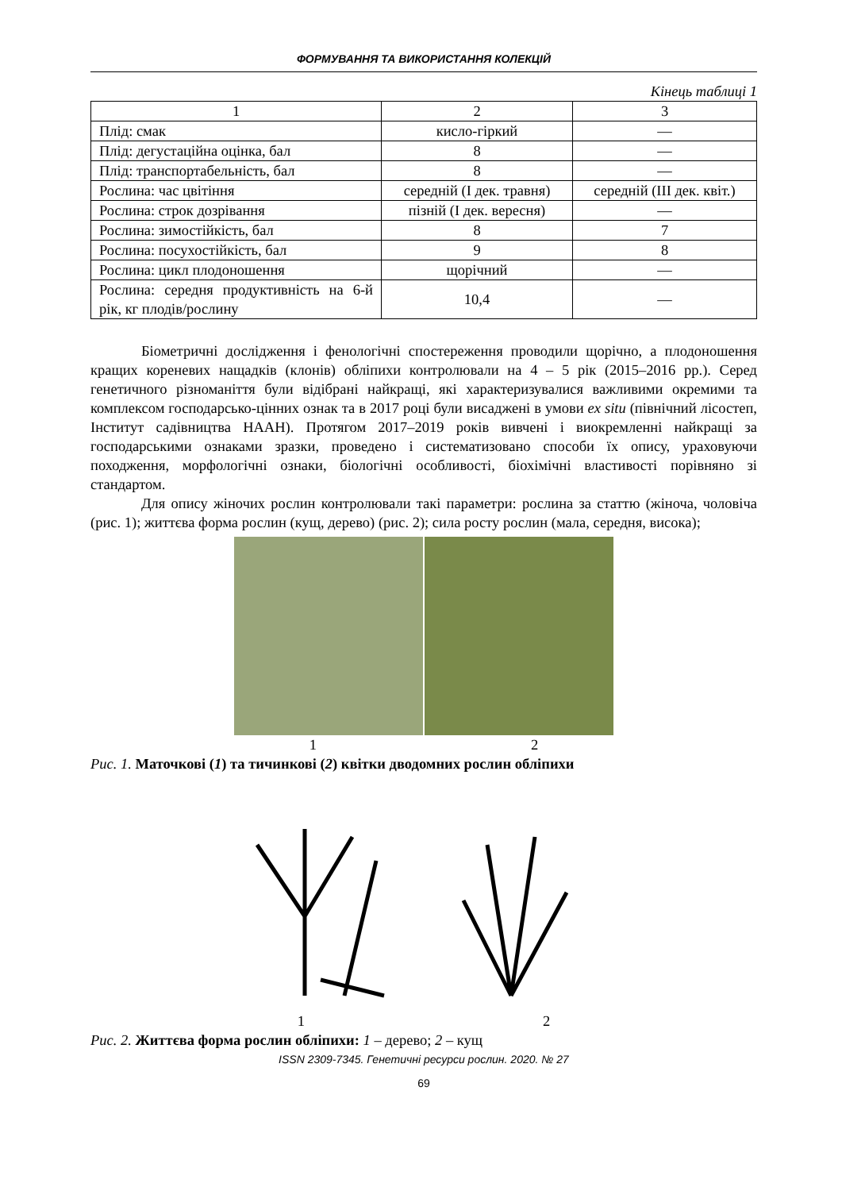ФОРМУВАННЯ ТА ВИКОРИСТАННЯ КОЛЕКЦІЙ
Кінець таблиці 1
| 1 | 2 | 3 |
| --- | --- | --- |
| Плід: смак | кисло-гіркий | — |
| Плід: дегустаційна оцінка, бал | 8 | — |
| Плід: транспортабельність, бал | 8 | — |
| Рослина: час цвітіння | середній (І дек. травня) | середній (ІІІ дек. квіт.) |
| Рослина: строк дозрівання | пізній (І дек. вересня) | — |
| Рослина: зимостійкість, бал | 8 | 7 |
| Рослина: посухостійкість, бал | 9 | 8 |
| Рослина: цикл плодоношення | щорічний | — |
| Рослина: середня продуктивність на 6-й рік, кг плодів/рослину | 10,4 | — |
Біометричні дослідження і фенологічні спостереження проводили щорічно, а плодоношення кращих кореневих нащадків (клонів) обліпихи контролювали на 4 – 5 рік (2015–2016 рр.). Серед генетичного різноманіття були відібрані найкращі, які характеризувалися важливими окремими та комплексом господарсько-цінних ознак та в 2017 році були висаджені в умови ex situ (північний лісостеп, Інститут садівництва НААН). Протягом 2017–2019 років вивчені і виокремленні найкращі за господарськими ознаками зразки, проведено і систематизовано способи їх опису, ураховуючи походження, морфологічні ознаки, біологічні особливості, біохімічні властивості порівняно зі стандартом.
Для опису жіночих рослин контролювали такі параметри: рослина за статтю (жіноча, чоловіча (рис. 1); життєва форма рослин (кущ, дерево) (рис. 2); сила росту рослин (мала, середня, висока);
1 2
Рис. 1. Маточкові (1) та тичинкові (2) квітки дводомних рослин обліпихи
1 2
Рис. 2. Життєва форма рослин обліпихи: 1 – дерево; 2 – кущ
ISSN 2309-7345. Генетичні ресурси рослин. 2020. № 27
69